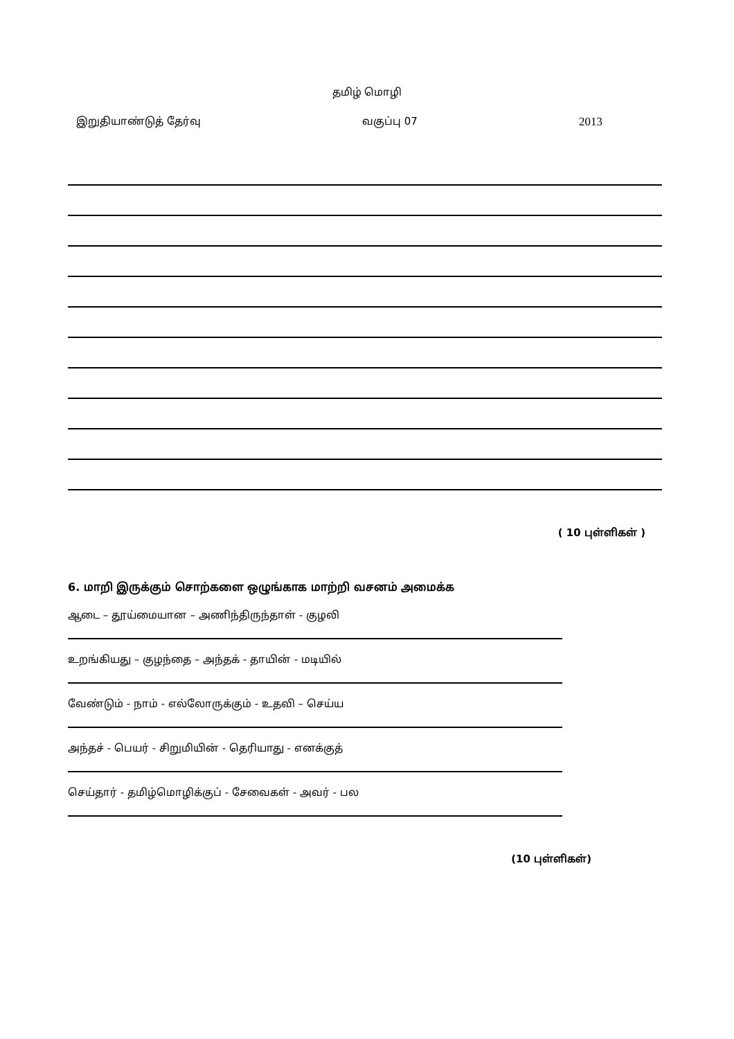தமிழ் மொழி
இறுதியாண்டுத் தேர்வு வகுப்பு 07 2013
( 10 புள்ளிகள் )
6. மாறி இருக்கும் சொற்களை ஒழுங்காக மாற்றி வசனம் அமைக்க
ஆடை – தூய்மையான – அணிந்திருந்தாள் - குழலி
உறங்கியது – குழந்தை – அந்தக் - தாயின் - மடியில்
வேண்டும் - நாம் - எல்லோருக்கும் - உதவி – செய்ய
அந்தச் - பெயர் - சிறுமியின் - தெரியாது - எனக்குத்
செய்தார் - தமிழ்மொழிக்குப் - சேவைகள் - அவர் - பல
(10 புள்ளிகள்)